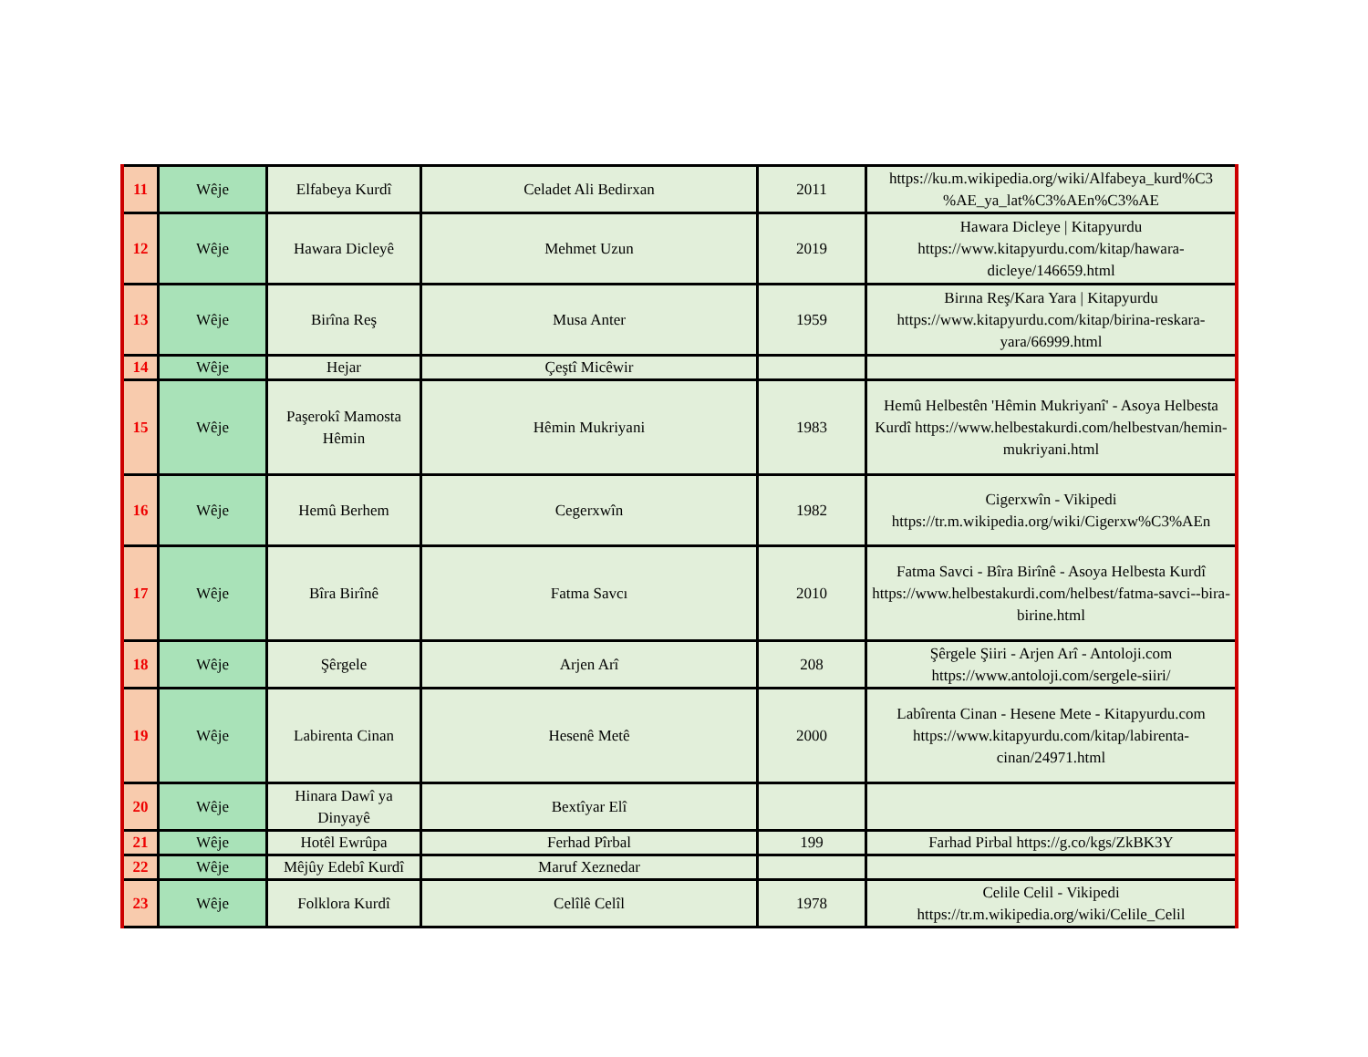| 11 | Wêje | Elfabeya Kurdî | Celadet Ali Bedirxan | 2011 | https://ku.m.wikipedia.org/wiki/Alfabeya_kurd%C3 %AE_ya_lat%C3%AEn%C3%AE |
| 12 | Wêje | Hawara Dicleyê | Mehmet Uzun | 2019 | Hawara Dicleye / Kitapyurdu https://www.kitapyurdu.com/kitap/hawara-dicleye/146659.html |
| 13 | Wêje | Birîna Reş | Musa Anter | 1959 | Birına Reş/Kara Yara / Kitapyurdu https://www.kitapyurdu.com/kitap/birina-reskara-yara/66999.html |
| 14 | Wêje | Hejar | Çeştî Micêwir | | |
| 15 | Wêje | Paşerokî Mamosta Hêmin | Hêmin Mukriyani | 1983 | Hemû Helbestên 'Hêmin Mukriyanî' - Asoya Helbesta Kurdî https://www.helbestakurdi.com/helbestvan/hemin-mukriyani.html |
| 16 | Wêje | Hemû Berhem | Cegerxwîn | 1982 | Cigerxwîn - Vikipedi https://tr.m.wikipedia.org/wiki/Cigerxw%C3%AEn |
| 17 | Wêje | Bîra Birînê | Fatma Savcı | 2010 | Fatma Savci - Bîra Birînê - Asoya Helbesta Kurdî https://www.helbestakurdi.com/helbest/fatma-savci--bira-birine.html |
| 18 | Wêje | Şêrgele | Arjen Arî | 208 | Şêrgele Şiiri - Arjen Arî - Antoloji.com https://www.antoloji.com/sergele-siiri/ |
| 19 | Wêje | Labirenta Cinan | Hesenê Metê | 2000 | Labîrenta Cinan - Hesene Mete - Kitapyurdu.com https://www.kitapyurdu.com/kitap/labirenta-cinan/24971.html |
| 20 | Wêje | Hinara Dawî ya Dinyayê | Bextîyar Elî | | |
| 21 | Wêje | Hotêl Ewrûpa | Ferhad Pîrbal | 199 | Farhad Pirbal https://g.co/kgs/ZkBK3Y |
| 22 | Wêje | Mêjûy Edebî Kurdî | Maruf Xeznedar | | |
| 23 | Wêje | Folklora Kurdî | Celîlê Celîl | 1978 | Celile Celil - Vikipedi https://tr.m.wikipedia.org/wiki/Celile_Celil |